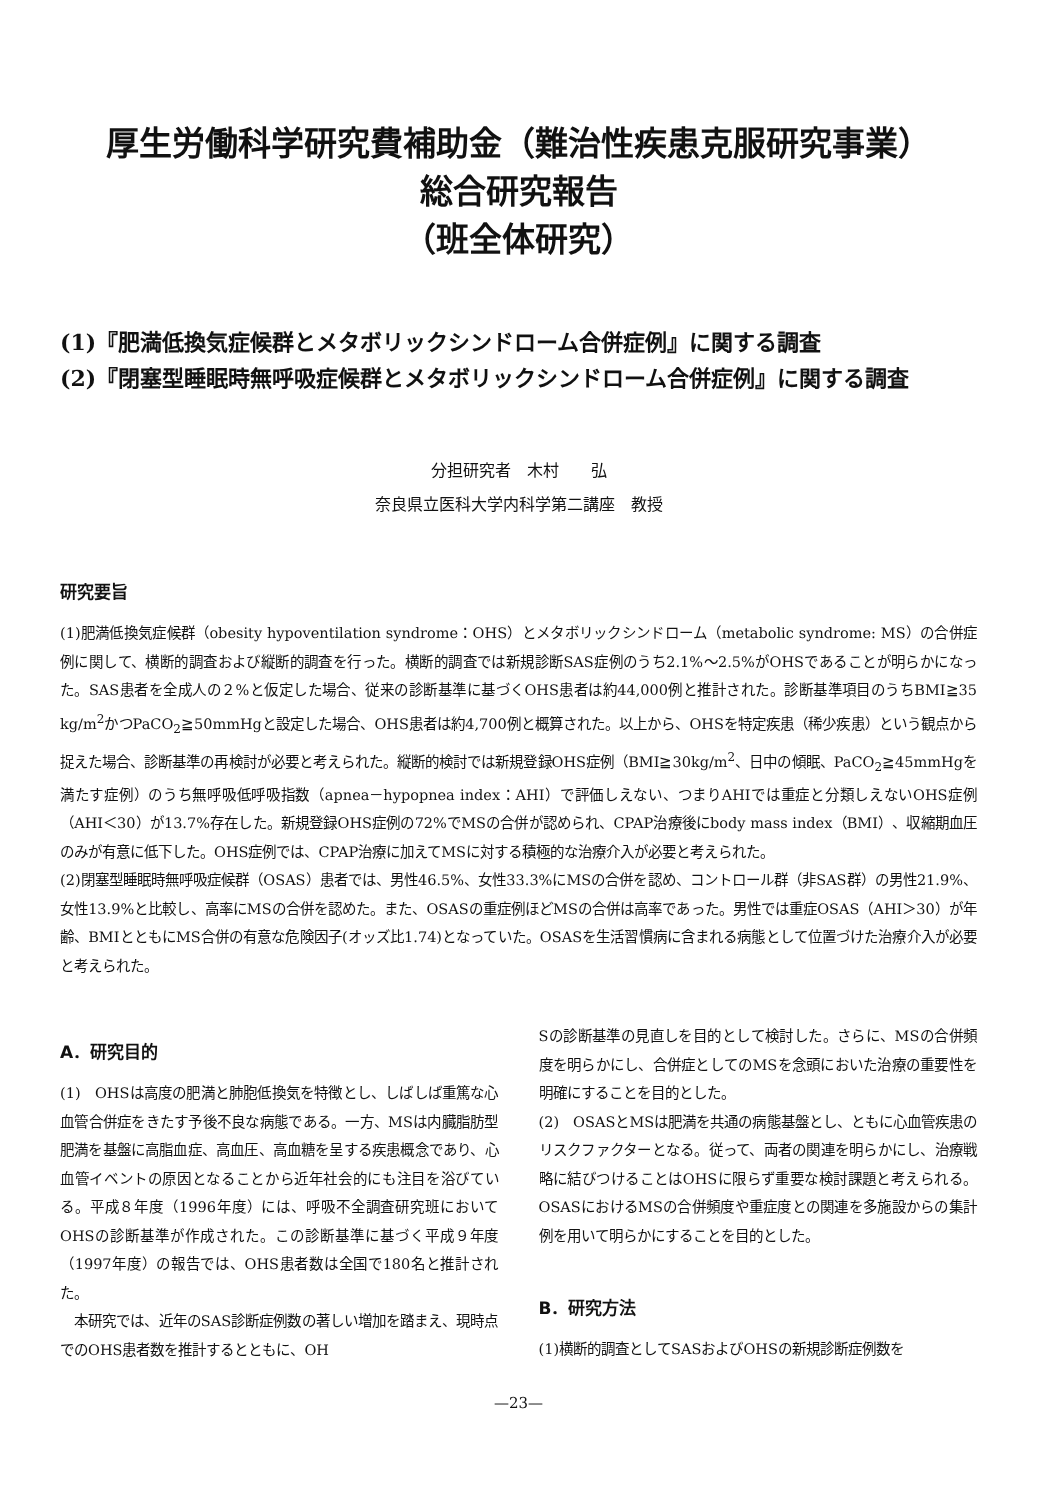厚生労働科学研究費補助金（難治性疾患克服研究事業）
総合研究報告
（班全体研究）
(1)『肥満低換気症候群とメタボリックシンドローム合併症例』に関する調査
(2)『閉塞型睡眠時無呼吸症候群とメタボリックシンドローム合併症例』に関する調査
分担研究者　木村　　弘
奈良県立医科大学内科学第二講座　教授
研究要旨
(1)肥満低換気症候群（obesity hypoventilation syndrome：OHS）とメタボリックシンドローム（metabolic syndrome: MS）の合併症例に関して、横断的調査および縦断的調査を行った。横断的調査では新規診断SAS症例のうち2.1%～2.5%がOHSであることが明らかになった。SAS患者を全成人の２%と仮定した場合、従来の診断基準に基づくOHS患者は約44,000例と推計された。診断基準項目のうちBMI≧35 kg/m<sup>2</sup>かつPaCO<sub>2</sub>≧50mmHgと設定した場合、OHS患者は約4,700例と概算された。以上から、OHSを特定疾患（稀少疾患）という観点から捉えた場合、診断基準の再検討が必要と考えられた。縦断的検討では新規登録OHS症例（BMI≧30kg/m<sup>2</sup>、日中の傾眠、PaCO<sub>2</sub>≧45mmHgを満たす症例）のうち無呼吸低呼吸指数（apnea－hypopnea index：AHI）で評価しえない、つまりAHIでは重症と分類しえないOHS症例（AHI＜30）が13.7%存在した。新規登録OHS症例の72%でMSの合併が認められ、CPAP治療後にbody mass index（BMI）、収縮期血圧のみが有意に低下した。OHS症例では、CPAP治療に加えてMSに対する積極的な治療介入が必要と考えられた。
(2)閉塞型睡眠時無呼吸症候群（OSAS）患者では、男性46.5%、女性33.3%にMSの合併を認め、コントロール群（非SAS群）の男性21.9%、女性13.9%と比較し、高率にMSの合併を認めた。また、OSASの重症例ほどMSの合併は高率であった。男性では重症OSAS（AHI＞30）が年齢、BMIとともにMS合併の有意な危険因子(オッズ比1.74)となっていた。OSASを生活習慣病に含まれる病態として位置づけた治療介入が必要と考えられた。
A．研究目的
(1)　OHSは高度の肥満と肺胞低換気を特徴とし、しばしば重篤な心血管合併症をきたす予後不良な病態である。一方、MSは内臓脂肪型肥満を基盤に高脂血症、高血圧、高血糖を呈する疾患概念であり、心血管イベントの原因となることから近年社会的にも注目を浴びている。平成８年度（1996年度）には、呼吸不全調査研究班においてOHSの診断基準が作成された。この診断基準に基づく平成９年度（1997年度）の報告では、OHS患者数は全国で180名と推計された。
　本研究では、近年のSAS診断症例数の著しい増加を踏まえ、現時点でのOHS患者数を推計するとともに、OH
Sの診断基準の見直しを目的として検討した。さらに、MSの合併頻度を明らかにし、合併症としてのMSを念頭においた治療の重要性を明確にすることを目的とした。
(2)　OSASとMSは肥満を共通の病態基盤とし、ともに心血管疾患のリスクファクターとなる。従って、両者の関連を明らかにし、治療戦略に結びつけることはOHSに限らず重要な検討課題と考えられる。OSASにおけるMSの合併頻度や重症度との関連を多施設からの集計例を用いて明らかにすることを目的とした。
B．研究方法
(1)横断的調査としてSASおよびOHSの新規診断症例数を
—23—